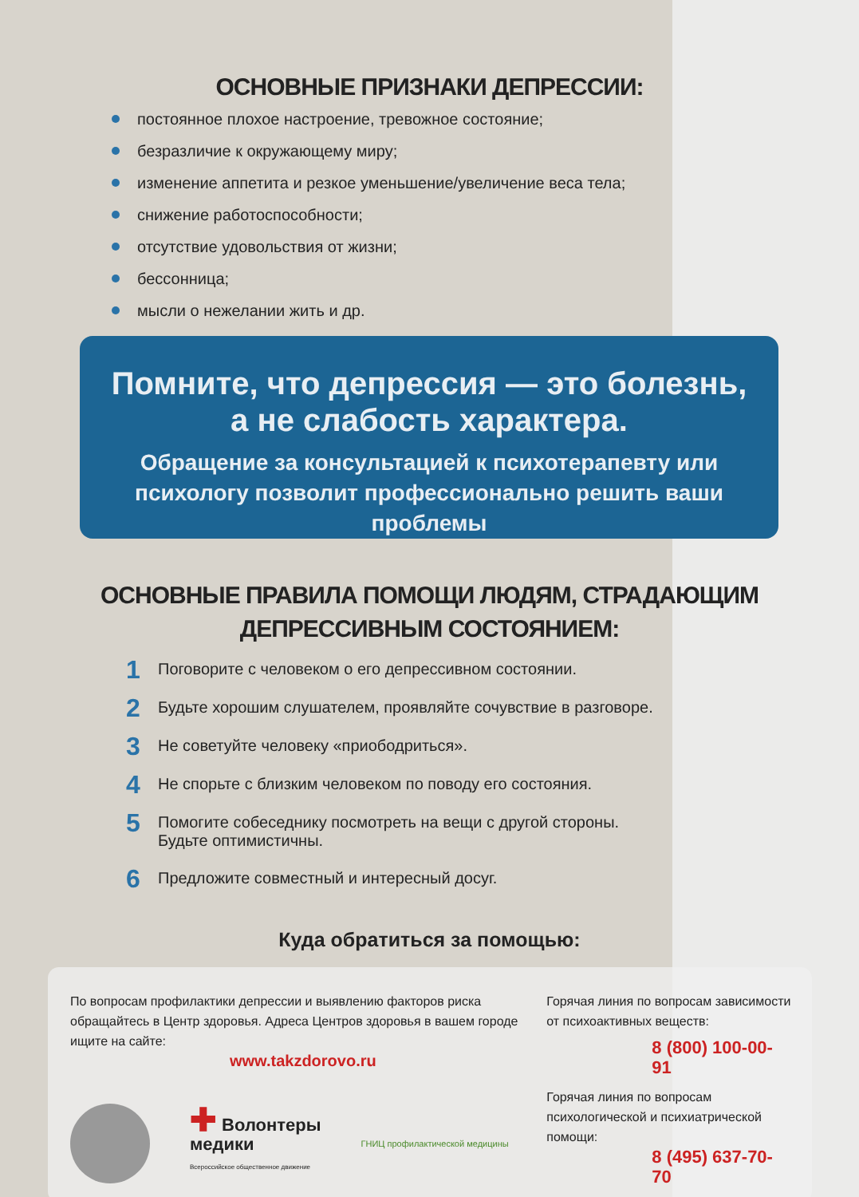ОСНОВНЫЕ ПРИЗНАКИ ДЕПРЕССИИ:
постоянное плохое настроение, тревожное состояние;
безразличие к окружающему миру;
изменение аппетита и резкое уменьшение/увеличение веса тела;
снижение работоспособности;
отсутствие удовольствия от жизни;
бессонница;
мысли о нежелании жить и др.
Помните, что депрессия — это болезнь,
а не слабость характера.
Обращение за консультацией к психотерапевту или
психологу позволит профессионально решить ваши
проблемы
ОСНОВНЫЕ ПРАВИЛА ПОМОЩИ ЛЮДЯМ, СТРАДАЮЩИМ
ДЕПРЕССИВНЫМ СОСТОЯНИЕМ:
1 Поговорите с человеком о его депрессивном состоянии.
2 Будьте хорошим слушателем, проявляйте сочувствие в разговоре.
3 Не советуйте человеку «приободриться».
4 Не спорьте с близким человеком по поводу его состояния.
5
Помогите собеседнику посмотреть на вещи с другой стороны.
Будьте оптимистичны.
6 Предложите совместный и интересный досуг.
Куда обратиться за помощью:
По вопросам профилактики депрессии и выявлению факторов риска обращайтесь в Центр здоровья. Адреса Центров здоровья в вашем городе ищите на сайте:
www.takzdorovo.ru
✚ Волонтеры
медики
Всероссийское общественное движение
ГНИЦ профилактической медицины
Горячая линия по вопросам зависимости
от психоактивных веществ:
8 (800) 100-00-91
Горячая линия по вопросам
психологической и психиатрической
помощи:
8 (495) 637-70-70